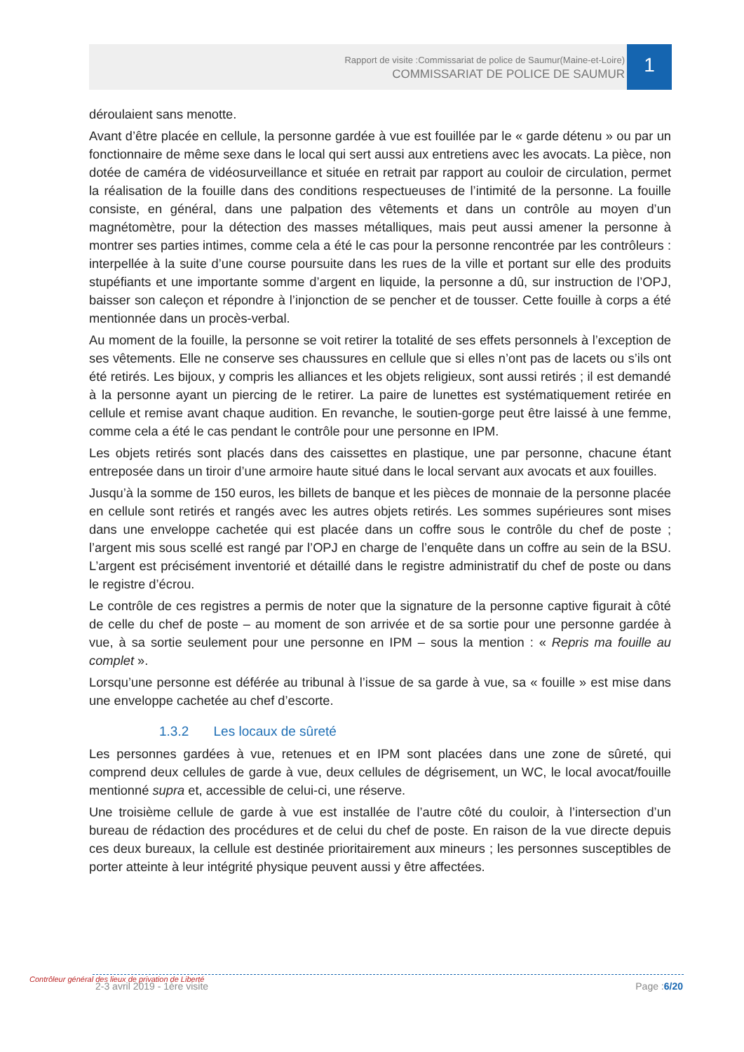Rapport de visite :Commissariat de police de Saumur(Maine-et-Loire)
COMMISSARIAT DE POLICE DE SAUMUR
1
déroulaient sans menotte.
Avant d’être placée en cellule, la personne gardée à vue est fouillée par le « garde détenu » ou par un fonctionnaire de même sexe dans le local qui sert aussi aux entretiens avec les avocats. La pièce, non dotée de caméra de vidéosurveillance et située en retrait par rapport au couloir de circulation, permet la réalisation de la fouille dans des conditions respectueuses de l’intimité de la personne. La fouille consiste, en général, dans une palpation des vêtements et dans un contrôle au moyen d’un magnétomètre, pour la détection des masses métalliques, mais peut aussi amener la personne à montrer ses parties intimes, comme cela a été le cas pour la personne rencontrée par les contrôleurs : interpellée à la suite d’une course poursuite dans les rues de la ville et portant sur elle des produits stupéfiants et une importante somme d’argent en liquide, la personne a dû, sur instruction de l’OPJ, baisser son caleçon et répondre à l’injonction de se pencher et de tousser. Cette fouille à corps a été mentionnée dans un procès-verbal.
Au moment de la fouille, la personne se voit retirer la totalité de ses effets personnels à l’exception de ses vêtements. Elle ne conserve ses chaussures en cellule que si elles n’ont pas de lacets ou s’ils ont été retirés. Les bijoux, y compris les alliances et les objets religieux, sont aussi retirés ; il est demandé à la personne ayant un piercing de le retirer. La paire de lunettes est systématiquement retirée en cellule et remise avant chaque audition. En revanche, le soutien-gorge peut être laissé à une femme, comme cela a été le cas pendant le contrôle pour une personne en IPM.
Les objets retirés sont placés dans des caissettes en plastique, une par personne, chacune étant entreposée dans un tiroir d’une armoire haute situé dans le local servant aux avocats et aux fouilles.
Jusqu’à la somme de 150 euros, les billets de banque et les pièces de monnaie de la personne placée en cellule sont retirés et rangés avec les autres objets retirés. Les sommes supérieures sont mises dans une enveloppe cachetée qui est placée dans un coffre sous le contrôle du chef de poste ; l’argent mis sous scellé est rangé par l’OPJ en charge de l’enquête dans un coffre au sein de la BSU. L’argent est précisément inventorié et détaillé dans le registre administratif du chef de poste ou dans le registre d’écrou.
Le contrôle de ces registres a permis de noter que la signature de la personne captive figurait à côté de celle du chef de poste – au moment de son arrivée et de sa sortie pour une personne gardée à vue, à sa sortie seulement pour une personne en IPM – sous la mention : « Repris ma fouille au complet ».
Lorsqu’une personne est déférée au tribunal à l’issue de sa garde à vue, sa « fouille » est mise dans une enveloppe cachetée au chef d’escorte.
1.3.2 Les locaux de sûreté
Les personnes gardées à vue, retenues et en IPM sont placées dans une zone de sûreté, qui comprend deux cellules de garde à vue, deux cellules de dégrisement, un WC, le local avocat/fouille mentionné supra et, accessible de celui-ci, une réserve.
Une troisième cellule de garde à vue est installée de l’autre côté du couloir, à l’intersection d’un bureau de rédaction des procédures et de celui du chef de poste. En raison de la vue directe depuis ces deux bureaux, la cellule est destinée prioritairement aux mineurs ; les personnes susceptibles de porter atteinte à leur intégrité physique peuvent aussi y être affectées.
Contrôleur général des lieux de privation de Liberté
2-3 avril 2019 - 1ère visite Page :6/20